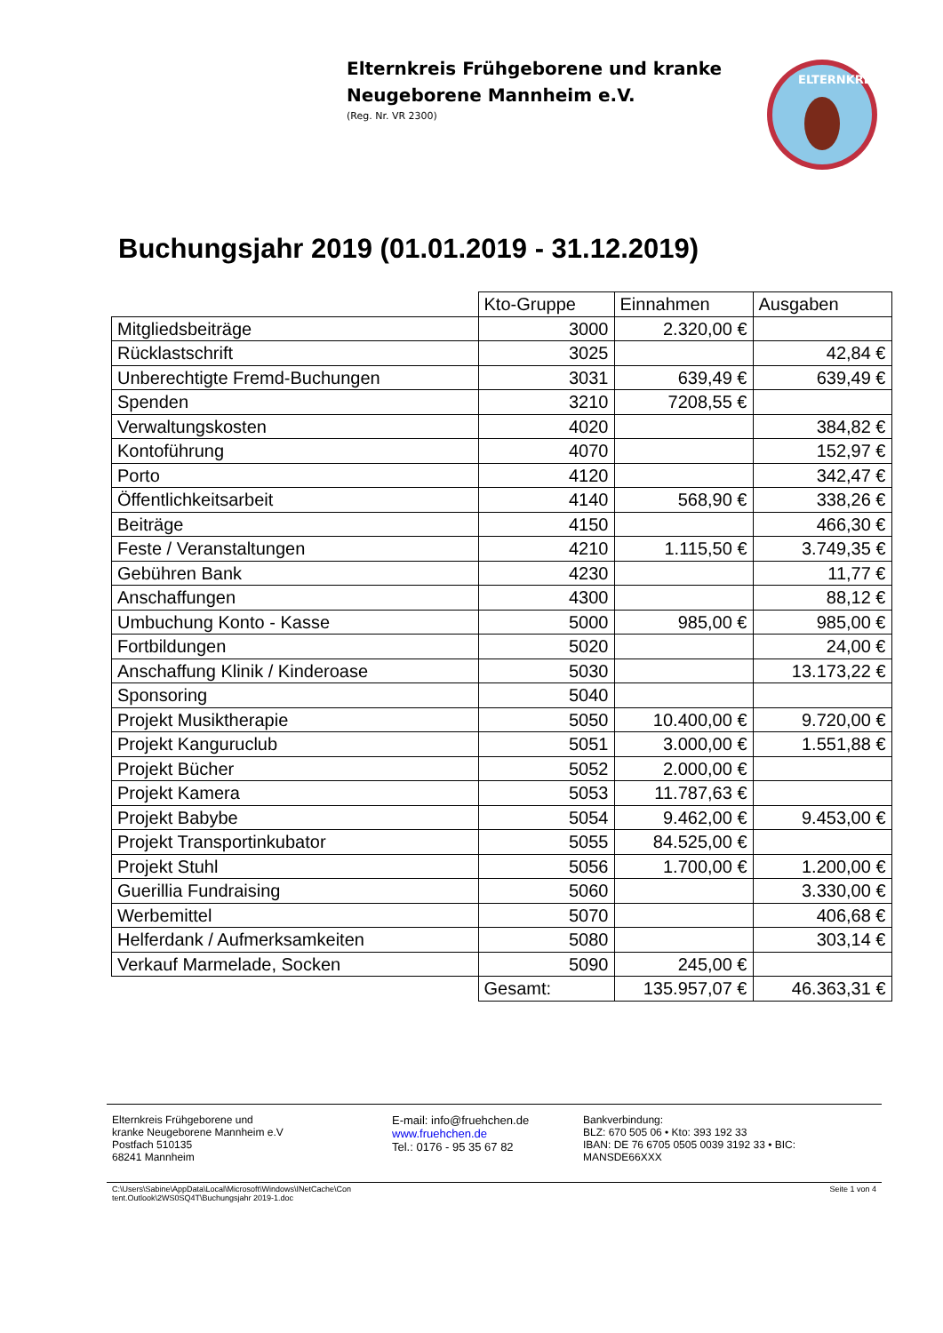Elternkreis Frühgeborene und kranke
Neugeborene Mannheim e.V.
(Reg. Nr. VR 2300)
ELTERNKREIS
Buchungsjahr 2019 (01.01.2019 - 31.12.2019)
| | Kto-Gruppe | Einnahmen | Ausgaben |
| --- | --- | --- | --- |
| Mitgliedsbeiträge | 3000 | 2.320,00 € | |
| Rücklastschrift | 3025 | | 42,84 € |
| Unberechtigte Fremd-Buchungen | 3031 | 639,49 € | 639,49 € |
| Spenden | 3210 | 7208,55 € | |
| Verwaltungskosten | 4020 | | 384,82 € |
| Kontoführung | 4070 | | 152,97 € |
| Porto | 4120 | | 342,47 € |
| Öffentlichkeitsarbeit | 4140 | 568,90 € | 338,26 € |
| Beiträge | 4150 | | 466,30 € |
| Feste / Veranstaltungen | 4210 | 1.115,50 € | 3.749,35 € |
| Gebühren Bank | 4230 | | 11,77 € |
| Anschaffungen | 4300 | | 88,12 € |
| Umbuchung Konto - Kasse | 5000 | 985,00 € | 985,00 € |
| Fortbildungen | 5020 | | 24,00 € |
| Anschaffung Klinik / Kinderoase | 5030 | | 13.173,22 € |
| Sponsoring | 5040 | | |
| Projekt Musiktherapie | 5050 | 10.400,00 € | 9.720,00 € |
| Projekt Kanguruclub | 5051 | 3.000,00 € | 1.551,88 € |
| Projekt Bücher | 5052 | 2.000,00 € | |
| Projekt Kamera | 5053 | 11.787,63 € | |
| Projekt Babybe | 5054 | 9.462,00 € | 9.453,00 € |
| Projekt Transportinkubator | 5055 | 84.525,00 € | |
| Projekt Stuhl | 5056 | 1.700,00 € | 1.200,00 € |
| Guerillia Fundraising | 5060 | | 3.330,00 € |
| Werbemittel | 5070 | | 406,68 € |
| Helferdank / Aufmerksamkeiten | 5080 | | 303,14 € |
| Verkauf Marmelade, Socken | 5090 | 245,00 € | |
| | Gesamt: | 135.957,07 € | 46.363,31 € |
Elternkreis Frühgeborene und
kranke Neugeborene Mannheim e.V
Postfach 510135
68241 Mannheim
E-mail: info@fruehchen.de
www.fruehchen.de
Tel.: 0176 - 95 35 67 82
Bankverbindung:
BLZ: 670 505 06 • Kto: 393 192 33
IBAN: DE 76 6705 0505 0039 3192 33 • BIC:
MANSDE66XXX
C:\Users\Sabine\AppData\Local\Microsoft\Windows\INetCache\Con
tent.Outlook\2WS0SQ4T\Buchungsjahr 2019-1.doc
Seite 1 von 4